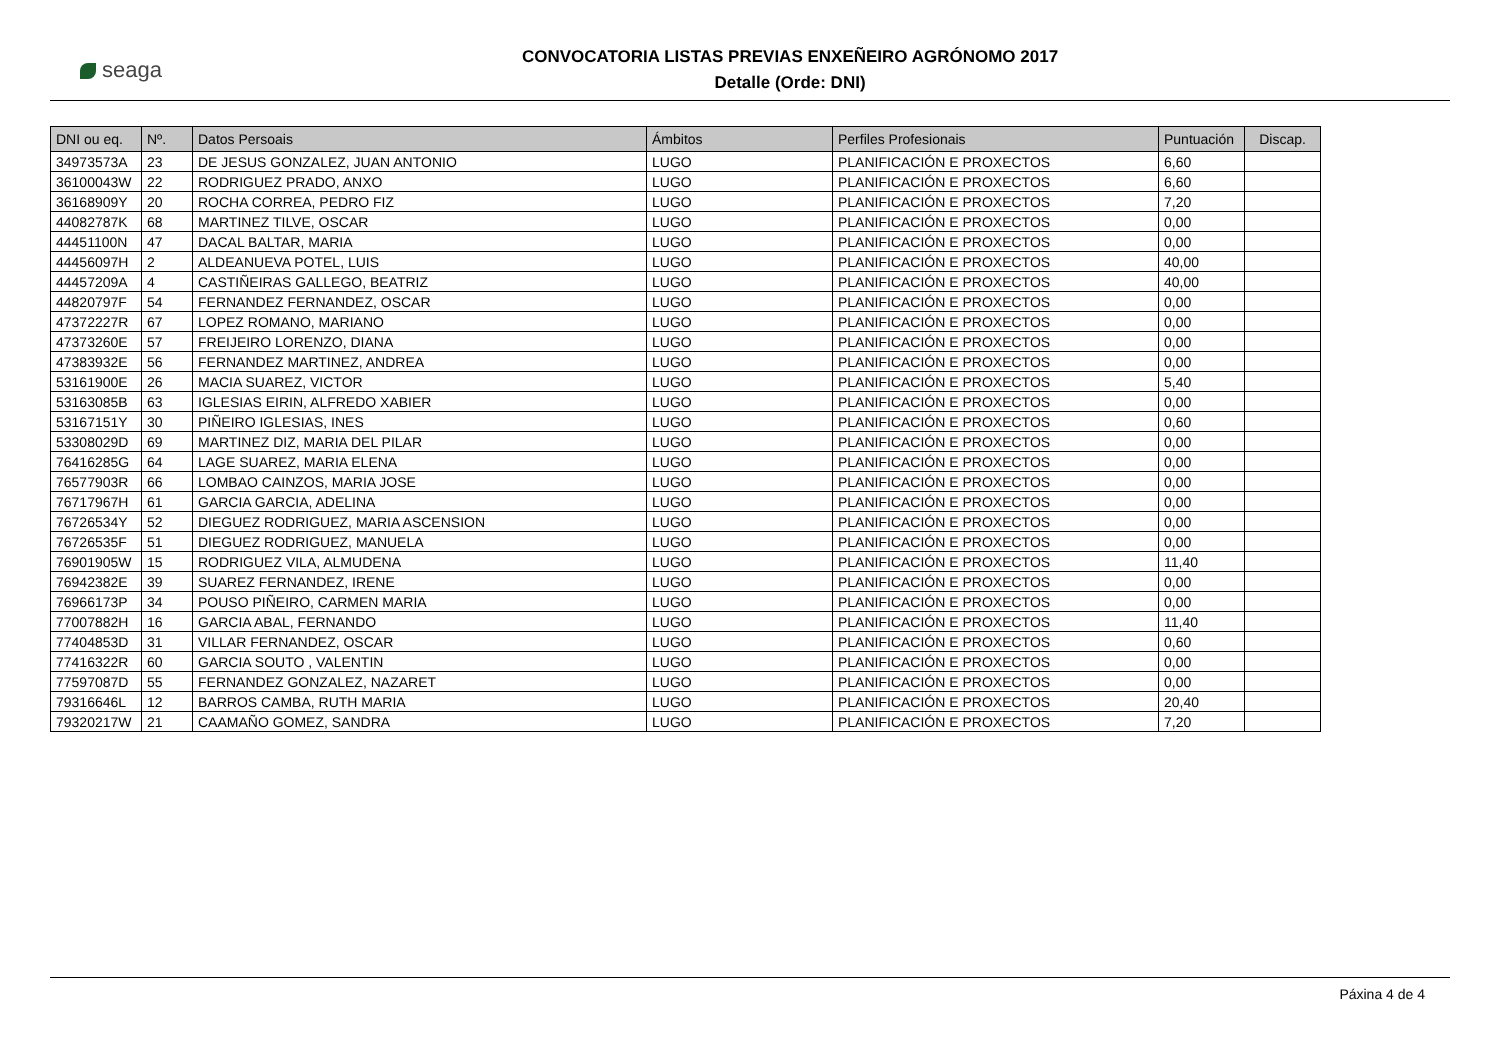seaga
CONVOCATORIA LISTAS PREVIAS ENXEÑEIRO AGRÓNOMO 2017
Detalle (Orde: DNI)
| DNI ou eq. | Nº. | Datos Persoais | Ámbitos | Perfiles Profesionais | Puntuación | Discap. |
| --- | --- | --- | --- | --- | --- | --- |
| 34973573A | 23 | DE JESUS GONZALEZ, JUAN ANTONIO | LUGO | PLANIFICACIÓN E PROXECTOS | 6,60 | |
| 36100043W | 22 | RODRIGUEZ PRADO, ANXO | LUGO | PLANIFICACIÓN E PROXECTOS | 6,60 | |
| 36168909Y | 20 | ROCHA CORREA, PEDRO FIZ | LUGO | PLANIFICACIÓN E PROXECTOS | 7,20 | |
| 44082787K | 68 | MARTINEZ TILVE, OSCAR | LUGO | PLANIFICACIÓN E PROXECTOS | 0,00 | |
| 44451100N | 47 | DACAL BALTAR, MARIA | LUGO | PLANIFICACIÓN E PROXECTOS | 0,00 | |
| 44456097H | 2 | ALDEANUEVA POTEL, LUIS | LUGO | PLANIFICACIÓN E PROXECTOS | 40,00 | |
| 44457209A | 4 | CASTIÑEIRAS GALLEGO, BEATRIZ | LUGO | PLANIFICACIÓN E PROXECTOS | 40,00 | |
| 44820797F | 54 | FERNANDEZ FERNANDEZ, OSCAR | LUGO | PLANIFICACIÓN E PROXECTOS | 0,00 | |
| 47372227R | 67 | LOPEZ ROMANO, MARIANO | LUGO | PLANIFICACIÓN E PROXECTOS | 0,00 | |
| 47373260E | 57 | FREIJEIRO LORENZO, DIANA | LUGO | PLANIFICACIÓN E PROXECTOS | 0,00 | |
| 47383932E | 56 | FERNANDEZ MARTINEZ, ANDREA | LUGO | PLANIFICACIÓN E PROXECTOS | 0,00 | |
| 53161900E | 26 | MACIA SUAREZ, VICTOR | LUGO | PLANIFICACIÓN E PROXECTOS | 5,40 | |
| 53163085B | 63 | IGLESIAS EIRIN, ALFREDO XABIER | LUGO | PLANIFICACIÓN E PROXECTOS | 0,00 | |
| 53167151Y | 30 | PIÑEIRO IGLESIAS, INES | LUGO | PLANIFICACIÓN E PROXECTOS | 0,60 | |
| 53308029D | 69 | MARTINEZ DIZ, MARIA DEL PILAR | LUGO | PLANIFICACIÓN E PROXECTOS | 0,00 | |
| 76416285G | 64 | LAGE SUAREZ, MARIA ELENA | LUGO | PLANIFICACIÓN E PROXECTOS | 0,00 | |
| 76577903R | 66 | LOMBAO CAINZOS, MARIA JOSE | LUGO | PLANIFICACIÓN E PROXECTOS | 0,00 | |
| 76717967H | 61 | GARCIA GARCIA, ADELINA | LUGO | PLANIFICACIÓN E PROXECTOS | 0,00 | |
| 76726534Y | 52 | DIEGUEZ RODRIGUEZ, MARIA ASCENSION | LUGO | PLANIFICACIÓN E PROXECTOS | 0,00 | |
| 76726535F | 51 | DIEGUEZ RODRIGUEZ, MANUELA | LUGO | PLANIFICACIÓN E PROXECTOS | 0,00 | |
| 76901905W | 15 | RODRIGUEZ VILA, ALMUDENA | LUGO | PLANIFICACIÓN E PROXECTOS | 11,40 | |
| 76942382E | 39 | SUAREZ FERNANDEZ, IRENE | LUGO | PLANIFICACIÓN E PROXECTOS | 0,00 | |
| 76966173P | 34 | POUSO PIÑEIRO, CARMEN MARIA | LUGO | PLANIFICACIÓN E PROXECTOS | 0,00 | |
| 77007882H | 16 | GARCIA ABAL, FERNANDO | LUGO | PLANIFICACIÓN E PROXECTOS | 11,40 | |
| 77404853D | 31 | VILLAR FERNANDEZ, OSCAR | LUGO | PLANIFICACIÓN E PROXECTOS | 0,60 | |
| 77416322R | 60 | GARCIA SOUTO , VALENTIN | LUGO | PLANIFICACIÓN E PROXECTOS | 0,00 | |
| 77597087D | 55 | FERNANDEZ GONZALEZ, NAZARET | LUGO | PLANIFICACIÓN E PROXECTOS | 0,00 | |
| 79316646L | 12 | BARROS CAMBA, RUTH MARIA | LUGO | PLANIFICACIÓN E PROXECTOS | 20,40 | |
| 79320217W | 21 | CAAMAÑO GOMEZ, SANDRA | LUGO | PLANIFICACIÓN E PROXECTOS | 7,20 | |
Páxina 4 de 4